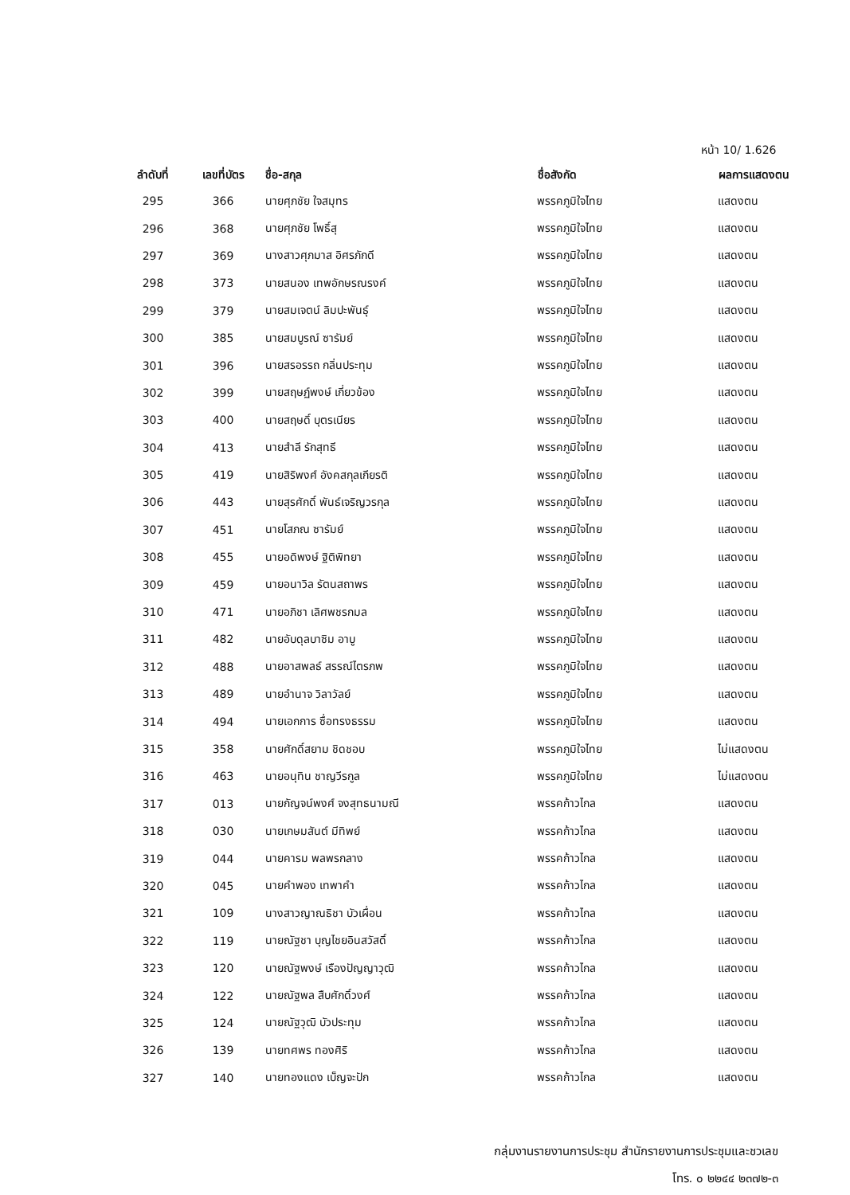หน้า 10/ 1.626
| ลำดับที่ | เลขที่บัตร | ชื่อ-สกุล | ชื่อสังกัด | ผลการแสดงตน |
| --- | --- | --- | --- | --- |
| 295 | 366 | นายศุภชัย ใจสมุทร | พรรคภูมิใจไทย | แสดงตน |
| 296 | 368 | นายศุภชัย โพธิ์สุ | พรรคภูมิใจไทย | แสดงตน |
| 297 | 369 | นางสาวศุภมาส อิศรภักดี | พรรคภูมิใจไทย | แสดงตน |
| 298 | 373 | นายสนอง เทพอักษรณรงค์ | พรรคภูมิใจไทย | แสดงตน |
| 299 | 379 | นายสมเจตน์ ลิมปะพันธุ์ | พรรคภูมิใจไทย | แสดงตน |
| 300 | 385 | นายสมบูรณ์ ซารัมย์ | พรรคภูมิใจไทย | แสดงตน |
| 301 | 396 | นายสรอรรถ กลิ่นประทุม | พรรคภูมิใจไทย | แสดงตน |
| 302 | 399 | นายสฤษฏ์พงษ์ เกี่ยวข้อง | พรรคภูมิใจไทย | แสดงตน |
| 303 | 400 | นายสฤษดิ์ บุตรเนียร | พรรคภูมิใจไทย | แสดงตน |
| 304 | 413 | นายสำลี รักสุทธี | พรรคภูมิใจไทย | แสดงตน |
| 305 | 419 | นายสิริพงศ์ อังคสกุลเกียรติ | พรรคภูมิใจไทย | แสดงตน |
| 306 | 443 | นายสุรศักดิ์ พันธ์เจริญวรกุล | พรรคภูมิใจไทย | แสดงตน |
| 307 | 451 | นายโสภณ ซารัมย์ | พรรคภูมิใจไทย | แสดงตน |
| 308 | 455 | นายอดิพงษ์ ฐิติพิทยา | พรรคภูมิใจไทย | แสดงตน |
| 309 | 459 | นายอนาวิล รัตนสถาพร | พรรคภูมิใจไทย | แสดงตน |
| 310 | 471 | นายอภิชา เลิศพชรกมล | พรรคภูมิใจไทย | แสดงตน |
| 311 | 482 | นายอับดุลบาซิม อาบู | พรรคภูมิใจไทย | แสดงตน |
| 312 | 488 | นายอาสพลธ์ สรรณ์ไตรภพ | พรรคภูมิใจไทย | แสดงตน |
| 313 | 489 | นายอำนาจ วิลาวัลย์ | พรรคภูมิใจไทย | แสดงตน |
| 314 | 494 | นายเอกการ ซื่อทรงธรรม | พรรคภูมิใจไทย | แสดงตน |
| 315 | 358 | นายศักดิ์สยาม ชิดชอบ | พรรคภูมิใจไทย | ไม่แสดงตน |
| 316 | 463 | นายอนุทิน ชาญวีรกูล | พรรคภูมิใจไทย | ไม่แสดงตน |
| 317 | 013 | นายกัญจน์พงศ์ จงสุทธนามณี | พรรคก้าวไกล | แสดงตน |
| 318 | 030 | นายเกษมสันต์ มีทิพย์ | พรรคก้าวไกล | แสดงตน |
| 319 | 044 | นายคารม พลพรกลาง | พรรคก้าวไกล | แสดงตน |
| 320 | 045 | นายคำพอง เทพาคำ | พรรคก้าวไกล | แสดงตน |
| 321 | 109 | นางสาวญาณธิชา บัวเผื่อน | พรรคก้าวไกล | แสดงตน |
| 322 | 119 | นายณัฐชา บุญไชยอินสวัสดิ์ | พรรคก้าวไกล | แสดงตน |
| 323 | 120 | นายณัฐพงษ์ เรืองปัญญาวุฒิ | พรรคก้าวไกล | แสดงตน |
| 324 | 122 | นายณัฐพล สืบศักดิ์วงศ์ | พรรคก้าวไกล | แสดงตน |
| 325 | 124 | นายณัฐวุฒิ บัวประทุม | พรรคก้าวไกล | แสดงตน |
| 326 | 139 | นายทศพร ทองศิริ | พรรคก้าวไกล | แสดงตน |
| 327 | 140 | นายทองแดง เบ็ญจะปัก | พรรคก้าวไกล | แสดงตน |
กลุ่มงานรายงานการประชุม สำนักรายงานการประชุมและชวเลข
โทร. ๐ ๒๒๔๔ ๒๓๗๒-๓